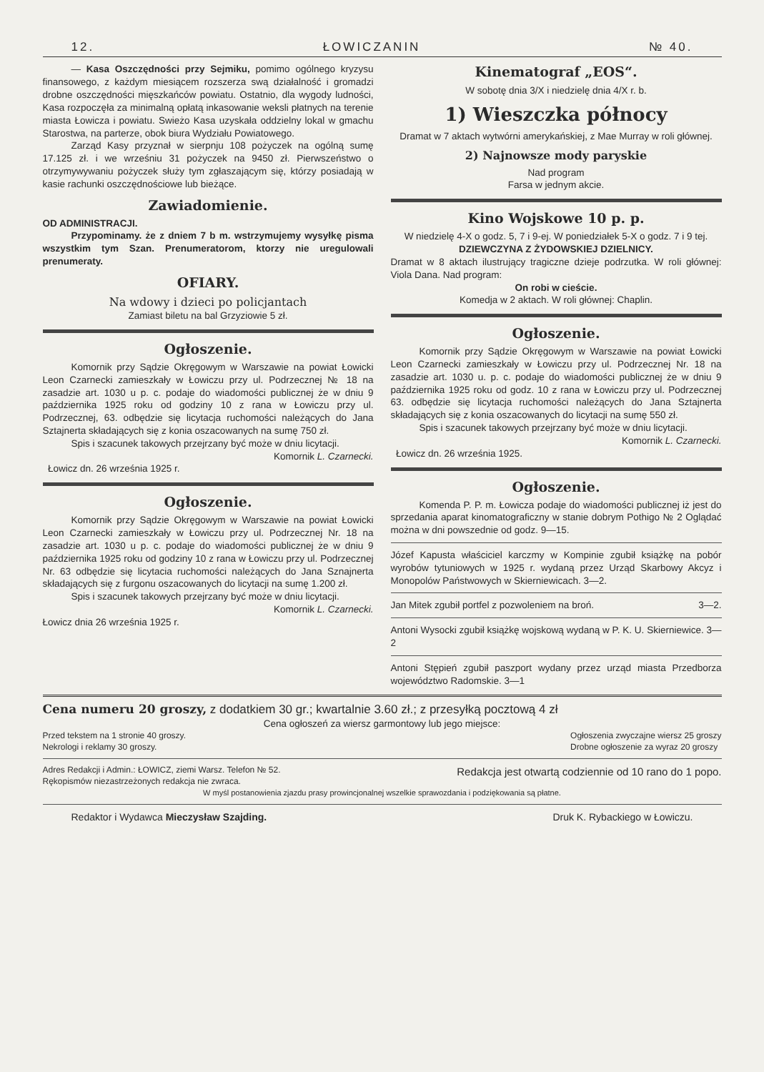12. ŁOWICZANIN № 40.
— Kasa Oszczędności przy Sejmiku, pomimo ogólnego kryzysu finansowego, z każdym miesiącem rozszerza swą działalność i gromadzi drobne oszczędności mięszkańców powiatu. Ostatnio, dla wygody ludności, Kasa rozpoczęła za minimalną opłatą inkasowanie weksli płatnych na terenie miasta Łowicza i powiatu. Swieżo Kasa uzyskała oddzielny lokal w gmachu Starostwa, na parterze, obok biura Wydziału Powiatowego.
Zarząd Kasy przyznał w sierpnju 108 pożyczek na ogólną sumę 17.125 zł. i we wrześniu 31 pożyczek na 9450 zł. Pierwszeństwo o otrzymywywaniu pożyczek służy tym zgłaszającym się, którzy posiadają w kasie rachunki oszczędnościowe lub bieżące.
Zawiadomienie.
OD ADMINISTRACJI.
Przypominamy. że z dniem 7 b m. wstrzymujemy wysyłkę pisma wszystkim tym Szan. Prenumeratorom, ktorzy nie uregulowali prenumeraty.
OFIARY.
Na wdowy i dzieci po policjantach
Zamiast biletu na bal Grzyziowie 5 zł.
Ogłoszenie.
Komornik przy Sądzie Okręgowym w Warszawie na powiat Łowicki Leon Czarnecki zamieszkały w Łowiczu przy ul. Podrzecznej № 18 na zasadzie art. 1030 u p. c. podaje do wiadomości publicznej że w dniu 9 października 1925 roku od godziny 10 z rana w Łowiczu przy ul. Podrzecznej, 63. odbędzie się licytacja ruchomości należących do Jana Sztajnerta składających się z konia oszacowanych na sumę 750 zł.
Spis i szacunek takowych przejrzany być może w dniu licytacji.
Komornik L. Czarnecki.
Łowicz dn. 26 września 1925 r.
Ogłoszenie.
Komornik przy Sądzie Okręgowym w Warszawie na powiat Łowicki Leon Czarnecki zamieszkały w Łowiczu przy ul. Podrzecznej Nr. 18 na zasadzie art. 1030 u p. c. podaje do wiadomości publicznej że w dniu 9 października 1925 roku od godziny 10 z rana w Łowiczu przy ul. Podrzecznej Nr. 63 odbędzie się licytacia ruchomości należących do Jana Sznajnerta składających się z furgonu oszacowanych do licytacji na sumę 1.200 zł.
Spis i szacunek takowych przejrzany być może w dniu licytacji.
Komornik L. Czarnecki.
Łowicz dnia 26 września 1925 r.
Kinematograf „EOS“.
W sobotę dnia 3/X i niedzielę dnia 4/X r. b.
1) Wieszczka północy
Dramat w 7 aktach wytwórni amerykańskiej, z Mae Murray w roli głównej.
2) Najnowsze mody paryskie
Nad program
Farsa w jednym akcie.
Kino Wojskowe 10 p. p.
W niedzielę 4-X o godz. 5, 7 i 9-ej. W poniedziałek 5-X o godz. 7 i 9 tej.
DZIEWCZYNA Z ŻYDOWSKIEJ DZIELNICY.
Dramat w 8 aktach ilustrujący tragiczne dzieje podrzutka. W roli głównej: Viola Dana. Nad program:
On robi w cieście.
Komedja w 2 aktach. W roli głównej: Chaplin.
Ogłoszenie.
Komornik przy Sądzie Okręgowym w Warszawie na powiat Łowicki Leon Czarnecki zamieszkały w Łowiczu przy ul. Podrzecznej Nr. 18 na zasadzie art. 1030 u. p. c. podaje do wiadomości publicznej że w dniu 9 października 1925 roku od godz. 10 z rana w Łowiczu przy ul. Podrzecznej 63. odbędzie się licytacja ruchomości należących do Jana Sztajnerta składających się z konia oszacowanych do licytacji na sumę 550 zł.
Spis i szacunek takowych przejrzany być może w dniu licytacji.
Komornik L. Czarnecki.
Łowicz dn. 26 września 1925.
Ogłoszenie.
Komenda P. P. m. Łowicza podaje do wiadomości publicznej iż jest do sprzedania aparat kinomatograficzny w stanie dobrym Pothigo № 2 Oglądać można w dni powszednie od godz. 9—15.
Józef Kapusta właściciel karczmy w Kompinie zgubił książkę na pobór wyrobów tytuniowych w 1925 r. wydaną przez Urząd Skarbowy Akcyz i Monopolów Państwowych w Skierniewicach. 3—2.
Jan Mitek zgubił portfel z pozwoleniem na broń. 3—2.
Antoni Wysocki zgubił książkę wojskową wydaną w P. K. U. Skierniewice. 3—2
Antoni Stępień zgubił paszport wydany przez urząd miasta Przedborza województwo Radomskie. 3—1
Cena numeru 20 groszy, z dodatkiem 30 gr.; kwartalnie 3.60 zł.; z przesyłką pocztową 4 zł
Cena ogłoszeń za wiersz garmontowy lub jego miejsce:
Przed tekstem na 1 stronie 40 groszy.
Nekrologi i reklamy 30 groszy. Ogłoszenia zwyczajne wiersz 25 groszy
Drobne ogłoszenie za wyraz 20 groszy
Adres Redakcji i Admin.: ŁOWICZ, ziemi Warsz. Telefon № 52.
Rękopismów niezastrzeżonych redakcja nie zwraca. Redakcja jest otwartą codziennie od 10 rano do 1 popo.
W myśl postanowienia zjazdu prasy prowincjonalnej wszelkie sprawozdania i podziękowania są płatne.
Redaktor i Wydawca Mieczysław Szajding. Druk K. Rybackiego w Łowiczu.